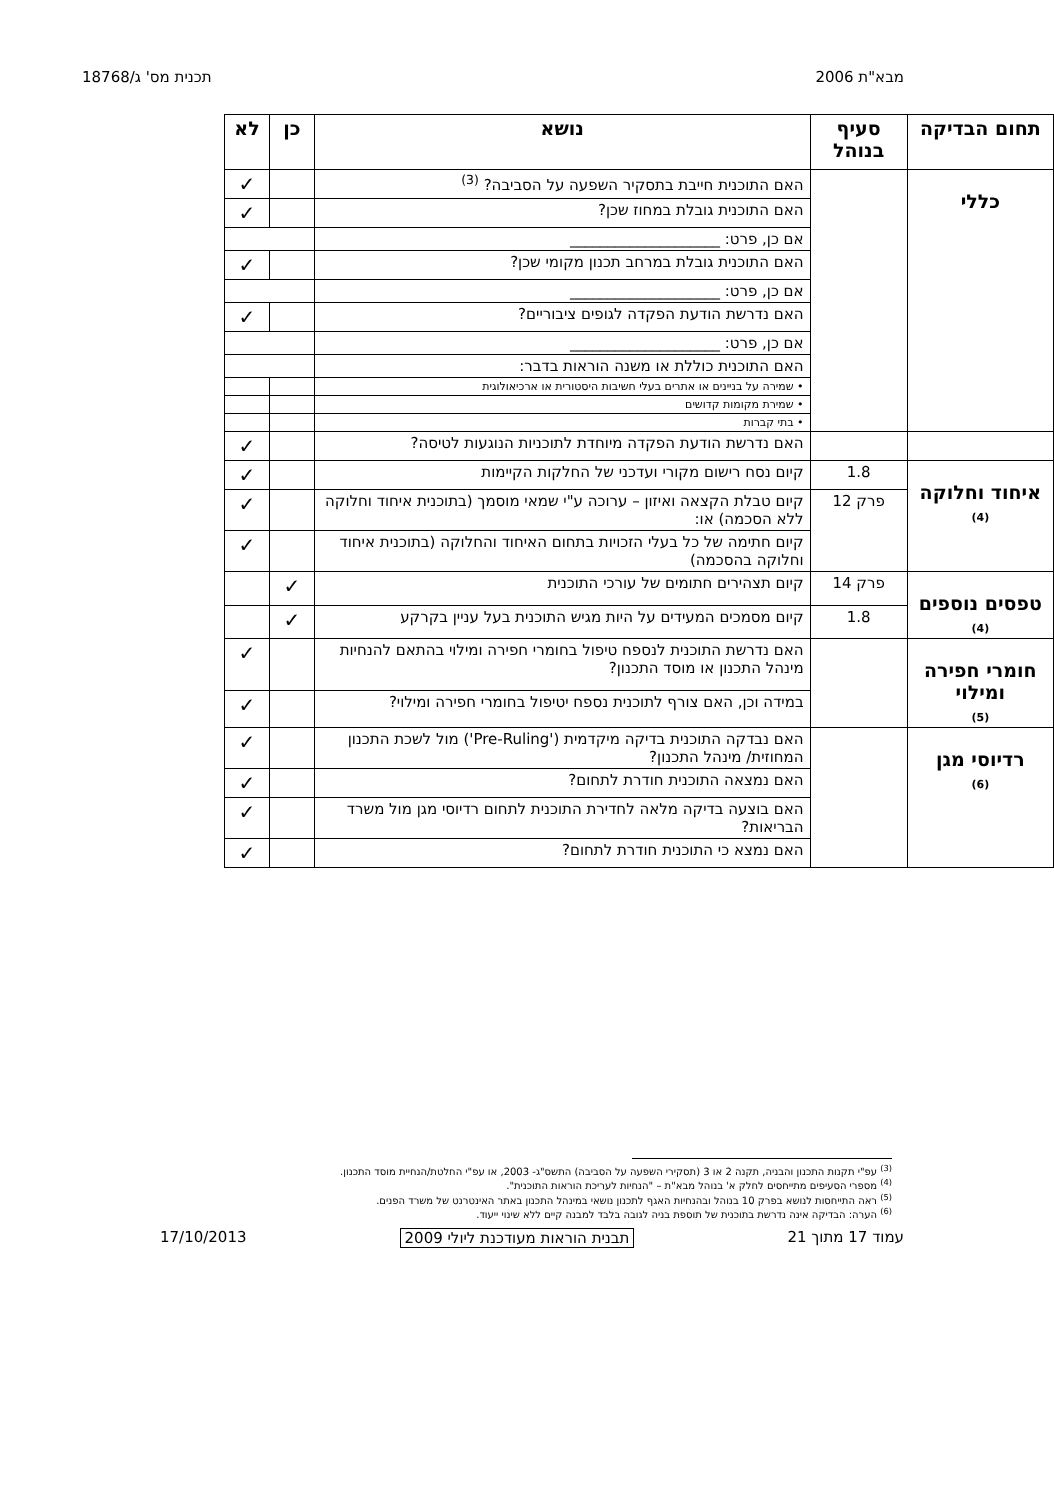מבא"ת 2006 תכנית מס' ג/18768
| תחום הבדיקה | סעיף בנוהל | נושא | כן | לא |
| --- | --- | --- | --- | --- |
| כללי | | האם התוכנית חייבת בתסקיר השפעה על הסביבה? <sup>(3)</sup> | | ✓ |
| | | האם התוכנית גובלת במחוז שכן? | | ✓ |
| | | אם כן, פרט: ____________________ | | |
| | | האם התוכנית גובלת במרחב תכנון מקומי שכן? | | ✓ |
| | | אם כן, פרט: ____________________ | | |
| | | האם נדרשת הודעת הפקדה לגופים ציבוריים? | | ✓ |
| | | אם כן, פרט: ____________________ | | |
| | | האם התוכנית כוללת או משנה הוראות בדבר: | | |
| | | • שמירה על בניינים או אתרים בעלי חשיבות היסטורית או ארכיאולוגית | | |
| | | • שמירת מקומות קדושים | | |
| | | • בתי קברות | | |
| | | האם נדרשת הודעת הפקדה מיוחדת לתוכניות הנוגעות לטיסה? | | ✓ |
| איחוד וחלוקה (4) | 1.8 | קיום נסח רישום מקורי ועדכני של החלקות הקיימות | | ✓ |
| | פרק 12 | קיום טבלת הקצאה ואיזון – ערוכה ע"י שמאי מוסמך (בתוכנית איחוד וחלוקה ללא הסכמה) או: | | ✓ |
| | | קיום חתימה של כל בעלי הזכויות בתחום האיחוד והחלוקה (בתוכנית איחוד וחלוקה בהסכמה) | | ✓ |
| טפסים נוספים (4) | פרק 14 | קיום תצהירים חתומים של עורכי התוכנית | ✓ | |
| | 1.8 | קיום מסמכים המעידים על היות מגיש התוכנית בעל עניין בקרקע | ✓ | |
| חומרי חפירה ומילוי (5) | | האם נדרשת התוכנית לנספח טיפול בחומרי חפירה ומילוי בהתאם להנחיות מינהל התכנון או מוסד התכנון? | | ✓ |
| | | במידה וכן, האם צורף לתוכנית נספח יטיפול בחומרי חפירה ומילוי? | | ✓ |
| רדיוסי מגן (6) | | האם נבדקה התוכנית בדיקה מיקדמית ('Pre-Ruling') מול לשכת התכנון המחוזית/ מינהל התכנון? | | ✓ |
| | | האם נמצאה התוכנית חודרת לתחום? | | ✓ |
| | | האם בוצעה בדיקה מלאה לחדירת התוכנית לתחום רדיוסי מגן מול משרד הבריאות? | | ✓ |
| | | האם נמצא כי התוכנית חודרת לתחום? | | ✓ |
<sup>(3)</sup> עפ"י תקנות התכנון והבניה, תקנה 2 או 3 (תסקירי השפעה על הסביבה) התשס"ג- 2003, או עפ"י החלטת/הנחיית מוסד התכנון.
<sup>(4)</sup> מספרי הסעיפים מתייחסים לחלק א' בנוהל מבא"ת – "הנחיות לעריכת הוראות התוכנית".
<sup>(5)</sup> ראה התייחסות לנושא בפרק 10 בנוהל ובהנחיות האגף לתכנון נושאי במינהל התכנון באתר האינטרנט של משרד הפנים.
<sup>(6)</sup> הערה: הבדיקה אינה נדרשת בתוכנית של תוספת בניה לגובה בלבד למבנה קיים ללא שינוי ייעוד.
עמוד 17 מתוך 21 תבנית הוראות מעודכנת ליולי 2009 17/10/2013